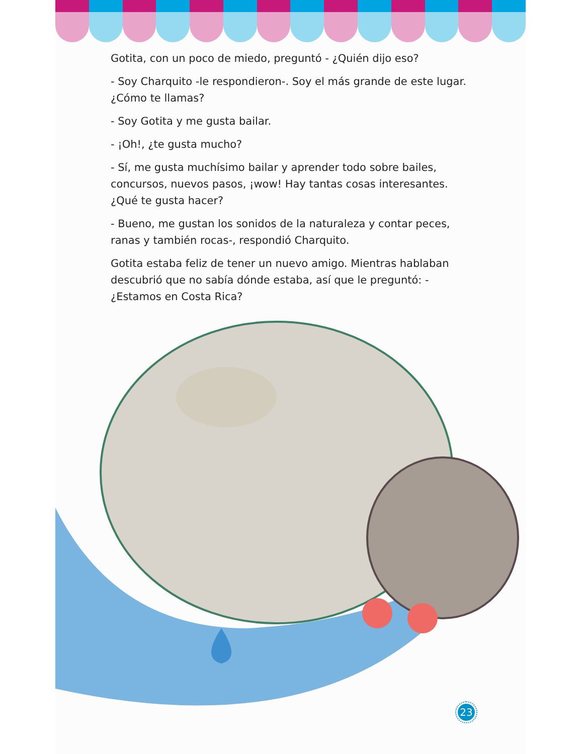Gotita, con un poco de miedo, preguntó - ¿Quién dijo eso?
- Soy Charquito -le respondieron-. Soy el más grande de este lugar. ¿Cómo te llamas?
- Soy Gotita y me gusta bailar.
- ¡Oh!, ¿te gusta mucho?
- Sí, me gusta muchísimo bailar y aprender todo sobre bailes, concursos, nuevos pasos, ¡wow! Hay tantas cosas interesantes. ¿Qué te gusta hacer?
- Bueno, me gustan los sonidos de la naturaleza y contar peces, ranas y también rocas-, respondió Charquito.
Gotita estaba feliz de tener un nuevo amigo. Mientras hablaban descubrió que no sabía dónde estaba, así que le preguntó: - ¿Estamos en Costa Rica?
23